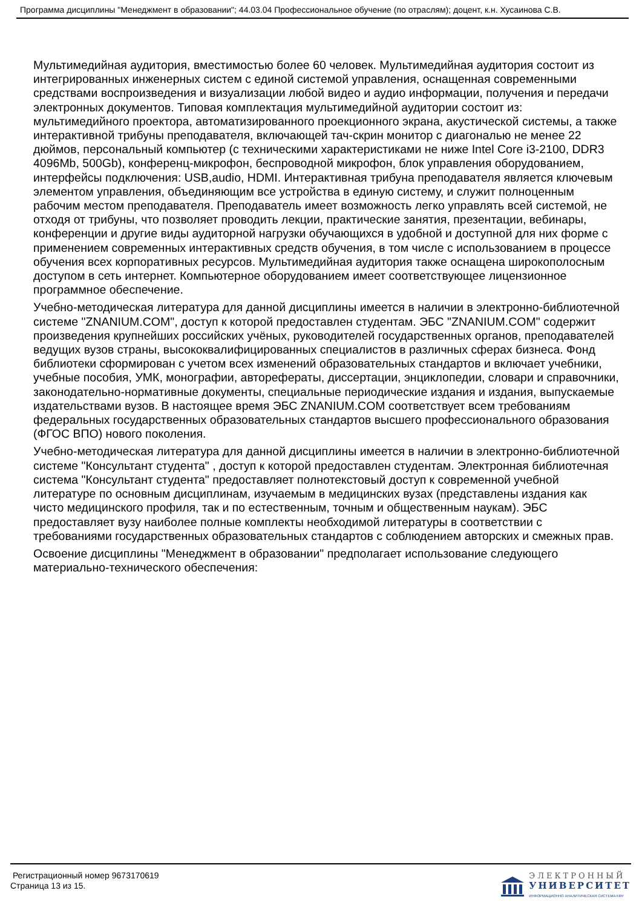Программа дисциплины "Менеджмент в образовании"; 44.03.04 Профессиональное обучение (по отраслям); доцент, к.н. Хусаинова С.В.
Мультимедийная аудитория, вместимостью более 60 человек. Мультимедийная аудитория состоит из интегрированных инженерных систем с единой системой управления, оснащенная современными средствами воспроизведения и визуализации любой видео и аудио информации, получения и передачи электронных документов. Типовая комплектация мультимедийной аудитории состоит из: мультимедийного проектора, автоматизированного проекционного экрана, акустической системы, а также интерактивной трибуны преподавателя, включающей тач-скрин монитор с диагональю не менее 22 дюймов, персональный компьютер (с техническими характеристиками не ниже Intel Core i3-2100, DDR3 4096Mb, 500Gb), конференц-микрофон, беспроводной микрофон, блок управления оборудованием, интерфейсы подключения: USB,audio, HDMI. Интерактивная трибуна преподавателя является ключевым элементом управления, объединяющим все устройства в единую систему, и служит полноценным рабочим местом преподавателя. Преподаватель имеет возможность легко управлять всей системой, не отходя от трибуны, что позволяет проводить лекции, практические занятия, презентации, вебинары, конференции и другие виды аудиторной нагрузки обучающихся в удобной и доступной для них форме с применением современных интерактивных средств обучения, в том числе с использованием в процессе обучения всех корпоративных ресурсов. Мультимедийная аудитория также оснащена широкополосным доступом в сеть интернет. Компьютерное оборудованием имеет соответствующее лицензионное программное обеспечение.
Учебно-методическая литература для данной дисциплины имеется в наличии в электронно-библиотечной системе "ZNANIUM.COM", доступ к которой предоставлен студентам. ЭБС "ZNANIUM.COM" содержит произведения крупнейших российских учёных, руководителей государственных органов, преподавателей ведущих вузов страны, высококвалифицированных специалистов в различных сферах бизнеса. Фонд библиотеки сформирован с учетом всех изменений образовательных стандартов и включает учебники, учебные пособия, УМК, монографии, авторефераты, диссертации, энциклопедии, словари и справочники, законодательно-нормативные документы, специальные периодические издания и издания, выпускаемые издательствами вузов. В настоящее время ЭБС ZNANIUM.COM соответствует всем требованиям федеральных государственных образовательных стандартов высшего профессионального образования (ФГОС ВПО) нового поколения.
Учебно-методическая литература для данной дисциплины имеется в наличии в электронно-библиотечной системе "Консультант студента" , доступ к которой предоставлен студентам. Электронная библиотечная система "Консультант студента" предоставляет полнотекстовый доступ к современной учебной литературе по основным дисциплинам, изучаемым в медицинских вузах (представлены издания как чисто медицинского профиля, так и по естественным, точным и общественным наукам). ЭБС предоставляет вузу наиболее полные комплекты необходимой литературы в соответствии с требованиями государственных образовательных стандартов с соблюдением авторских и смежных прав.
Освоение дисциплины "Менеджмент в образовании" предполагает использование следующего материально-технического обеспечения:
Регистрационный номер 9673170619
Страница 13 из 15.
ЭЛЕКТРОННЫЙ
УНИВЕРСИТЕТ
ИНФОРМАЦИОННО АНАЛИТИЧЕСКАЯ СИСТЕМА КФУ